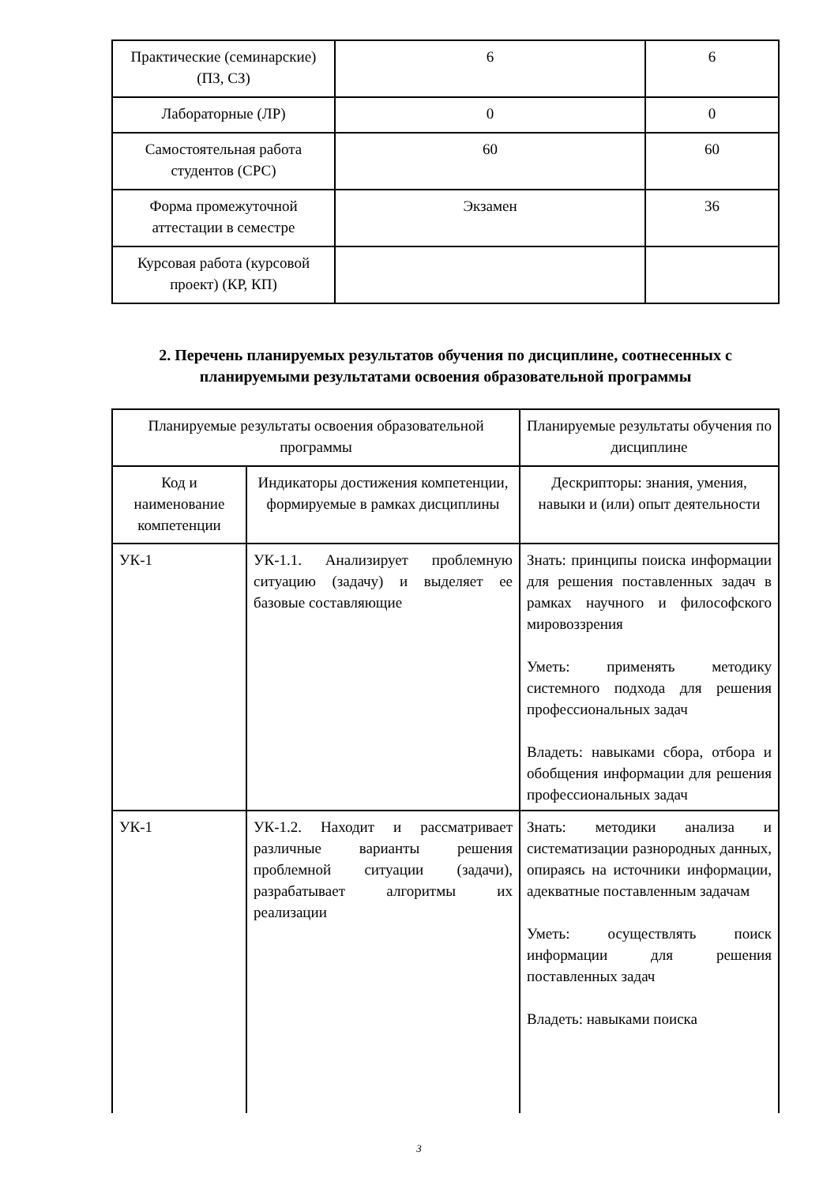| Практические (семинарские) (ПЗ, СЗ) | 6 | 6 |
| Лабораторные (ЛР) | 0 | 0 |
| Самостоятельная работа студентов (СРС) | 60 | 60 |
| Форма промежуточной аттестации в семестре | Экзамен | 36 |
| Курсовая работа (курсовой проект) (КР, КП) | | |
2. Перечень планируемых результатов обучения по дисциплине, соотнесенных с планируемыми результатами освоения образовательной программы
| Планируемые результаты освоения образовательной программы | | Планируемые результаты обучения по дисциплине |
| Код и наименование компетенции | Индикаторы достижения компетенции, формируемые в рамках дисциплины | Дескрипторы: знания, умения, навыки и (или) опыт деятельности |
| УК-1 | УК-1.1. Анализирует проблемную ситуацию (задачу) и выделяет ее базовые составляющие | Знать: принципы поиска информации для решения поставленных задач в рамках научного и философского мировоззрения Уметь: применять методику системного подхода для решения профессиональных задач Владеть: навыками сбора, отбора и обобщения информации для решения профессиональных задач |
| УК-1 | УК-1.2. Находит и рассматривает различные варианты решения проблемной ситуации (задачи), разрабатывает алгоритмы их реализации | Знать: методики анализа и систематизации разнородных данных, опираясь на источники информации, адекватные поставленным задачам Уметь: осуществлять поиск информации для решения поставленных задач Владеть: навыками поиска |
3